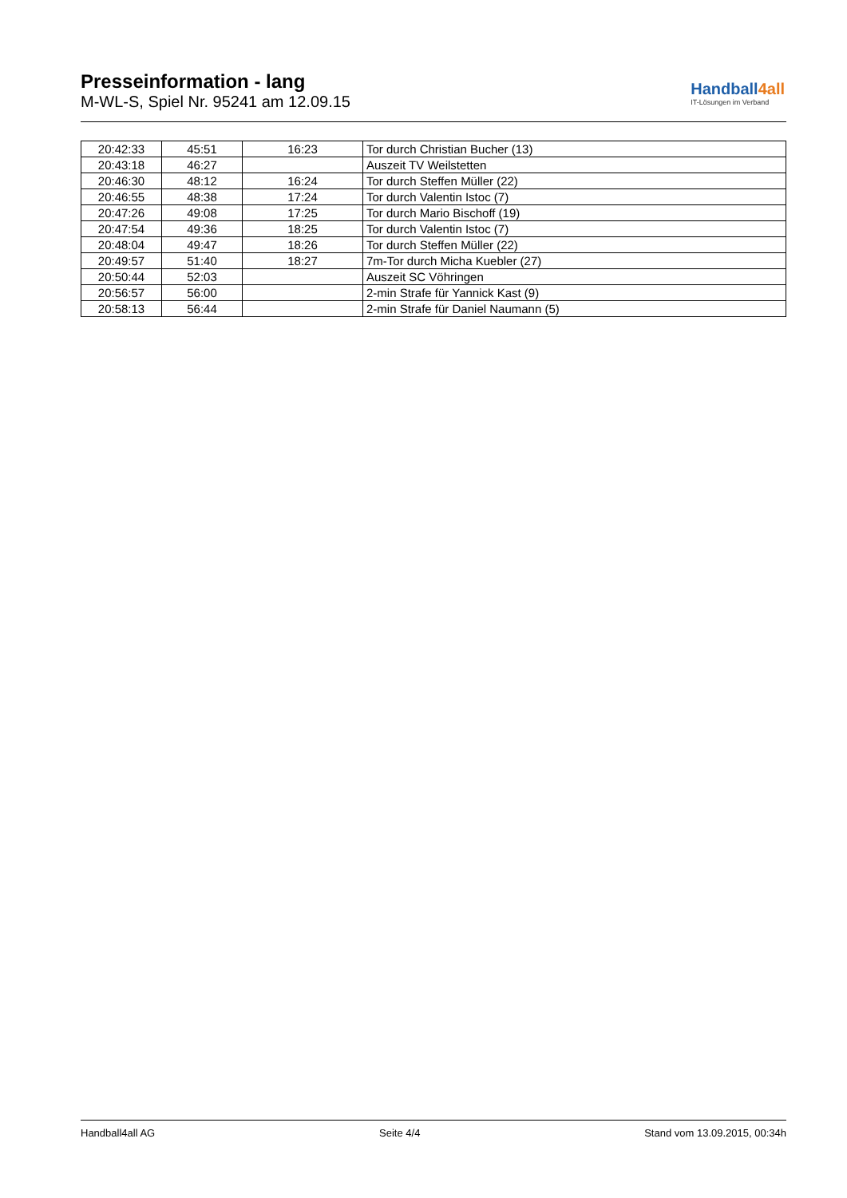Presseinformation - lang
M-WL-S, Spiel Nr. 95241 am 12.09.15
Handball4all
IT-Lösungen im Verband
| 20:42:33 | 45:51 | 16:23 | Tor durch Christian Bucher (13) |
| 20:43:18 | 46:27 | | Auszeit TV Weilstetten |
| 20:46:30 | 48:12 | 16:24 | Tor durch Steffen Müller (22) |
| 20:46:55 | 48:38 | 17:24 | Tor durch Valentin Istoc (7) |
| 20:47:26 | 49:08 | 17:25 | Tor durch Mario Bischoff (19) |
| 20:47:54 | 49:36 | 18:25 | Tor durch Valentin Istoc (7) |
| 20:48:04 | 49:47 | 18:26 | Tor durch Steffen Müller (22) |
| 20:49:57 | 51:40 | 18:27 | 7m-Tor durch Micha Kuebler (27) |
| 20:50:44 | 52:03 | | Auszeit SC Vöhringen |
| 20:56:57 | 56:00 | | 2-min Strafe für Yannick Kast (9) |
| 20:58:13 | 56:44 | | 2-min Strafe für Daniel Naumann (5) |
Handball4all AG Seite 4/4 Stand vom 13.09.2015, 00:34h